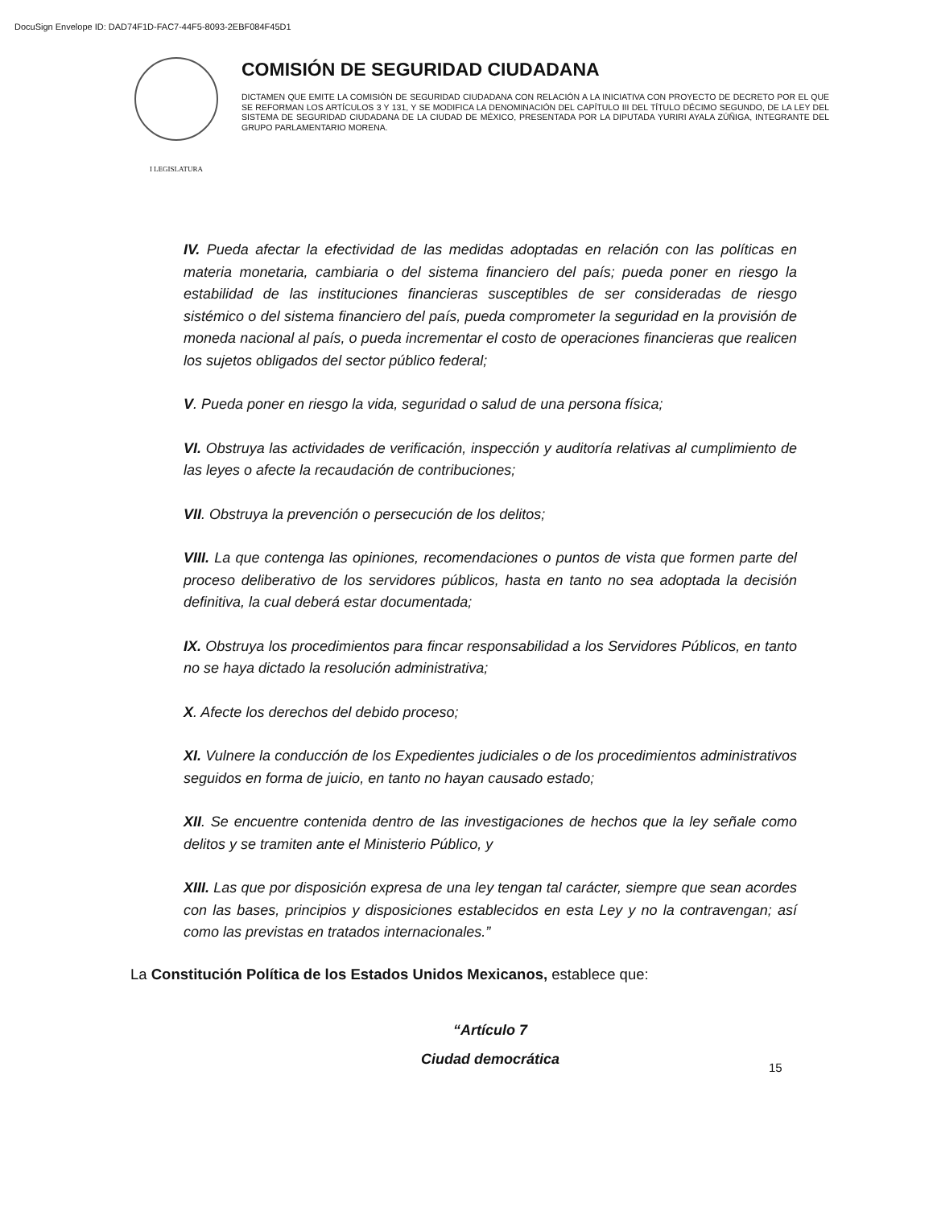DocuSign Envelope ID: DAD74F1D-FAC7-44F5-8093-2EBF084F45D1
I LEGISLATURA
COMISIÓN DE SEGURIDAD CIUDADANA
DICTAMEN QUE EMITE LA COMISIÓN DE SEGURIDAD CIUDADANA CON RELACIÓN A LA INICIATIVA CON PROYECTO DE DECRETO POR EL QUE SE REFORMAN LOS ARTÍCULOS 3 Y 131, Y SE MODIFICA LA DENOMINACIÓN DEL CAPÍTULO III DEL TÍTULO DÉCIMO SEGUNDO, DE LA LEY DEL SISTEMA DE SEGURIDAD CIUDADANA DE LA CIUDAD DE MÉXICO, PRESENTADA POR LA DIPUTADA YURIRI AYALA ZÚÑIGA, INTEGRANTE DEL GRUPO PARLAMENTARIO MORENA.
IV. Pueda afectar la efectividad de las medidas adoptadas en relación con las políticas en materia monetaria, cambiaria o del sistema financiero del país; pueda poner en riesgo la estabilidad de las instituciones financieras susceptibles de ser consideradas de riesgo sistémico o del sistema financiero del país, pueda comprometer la seguridad en la provisión de moneda nacional al país, o pueda incrementar el costo de operaciones financieras que realicen los sujetos obligados del sector público federal;
V. Pueda poner en riesgo la vida, seguridad o salud de una persona física;
VI. Obstruya las actividades de verificación, inspección y auditoría relativas al cumplimiento de las leyes o afecte la recaudación de contribuciones;
VII. Obstruya la prevención o persecución de los delitos;
VIII. La que contenga las opiniones, recomendaciones o puntos de vista que formen parte del proceso deliberativo de los servidores públicos, hasta en tanto no sea adoptada la decisión definitiva, la cual deberá estar documentada;
IX. Obstruya los procedimientos para fincar responsabilidad a los Servidores Públicos, en tanto no se haya dictado la resolución administrativa;
X. Afecte los derechos del debido proceso;
XI. Vulnere la conducción de los Expedientes judiciales o de los procedimientos administrativos seguidos en forma de juicio, en tanto no hayan causado estado;
XII. Se encuentre contenida dentro de las investigaciones de hechos que la ley señale como delitos y se tramiten ante el Ministerio Público, y
XIII. Las que por disposición expresa de una ley tengan tal carácter, siempre que sean acordes con las bases, principios y disposiciones establecidos en esta Ley y no la contravengan; así como las previstas en tratados internacionales.”
La Constitución Política de los Estados Unidos Mexicanos, establece que:
“Artículo 7
Ciudad democrática
15